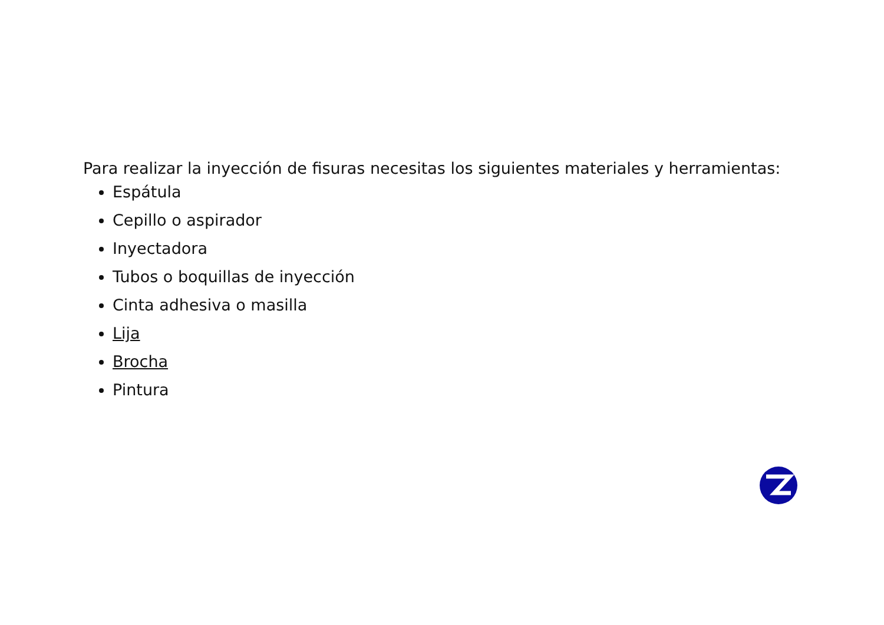Para realizar la inyección de fisuras necesitas los siguientes materiales y herramientas:
Espátula
Cepillo o aspirador
Inyectadora
Tubos o boquillas de inyección
Cinta adhesiva o masilla
Lija
Brocha
Pintura